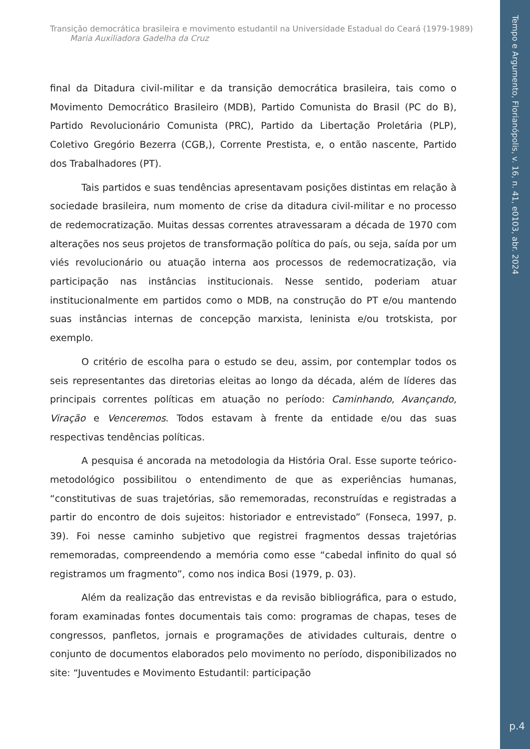Tempo e Argumento, Florianópolis, v. 16, n. 41, e0103, abr. 2024
p.4
Transição democrática brasileira e movimento estudantil na Universidade Estadual do Ceará (1979-1989)
Maria Auxiliadora Gadelha da Cruz
final da Ditadura civil-militar e da transição democrática brasileira, tais como o Movimento Democrático Brasileiro (MDB), Partido Comunista do Brasil (PC do B), Partido Revolucionário Comunista (PRC), Partido da Libertação Proletária (PLP), Coletivo Gregório Bezerra (CGB,), Corrente Prestista, e, o então nascente, Partido dos Trabalhadores (PT).
Tais partidos e suas tendências apresentavam posições distintas em relação à sociedade brasileira, num momento de crise da ditadura civil-militar e no processo de redemocratização. Muitas dessas correntes atravessaram a década de 1970 com alterações nos seus projetos de transformação política do país, ou seja, saída por um viés revolucionário ou atuação interna aos processos de redemocratização, via participação nas instâncias institucionais. Nesse sentido, poderiam atuar institucionalmente em partidos como o MDB, na construção do PT e/ou mantendo suas instâncias internas de concepção marxista, leninista e/ou trotskista, por exemplo.
O critério de escolha para o estudo se deu, assim, por contemplar todos os seis representantes das diretorias eleitas ao longo da década, além de líderes das principais correntes políticas em atuação no período: Caminhando, Avançando, Viração e Venceremos. Todos estavam à frente da entidade e/ou das suas respectivas tendências políticas.
A pesquisa é ancorada na metodologia da História Oral. Esse suporte teórico-metodológico possibilitou o entendimento de que as experiências humanas, “constitutivas de suas trajetórias, são rememoradas, reconstruídas e registradas a partir do encontro de dois sujeitos: historiador e entrevistado” (Fonseca, 1997, p. 39). Foi nesse caminho subjetivo que registrei fragmentos dessas trajetórias rememoradas, compreendendo a memória como esse “cabedal infinito do qual só registramos um fragmento”, como nos indica Bosi (1979, p. 03).
Além da realização das entrevistas e da revisão bibliográfica, para o estudo, foram examinadas fontes documentais tais como: programas de chapas, teses de congressos, panfletos, jornais e programações de atividades culturais, dentre o conjunto de documentos elaborados pelo movimento no período, disponibilizados no site: “Juventudes e Movimento Estudantil: participação